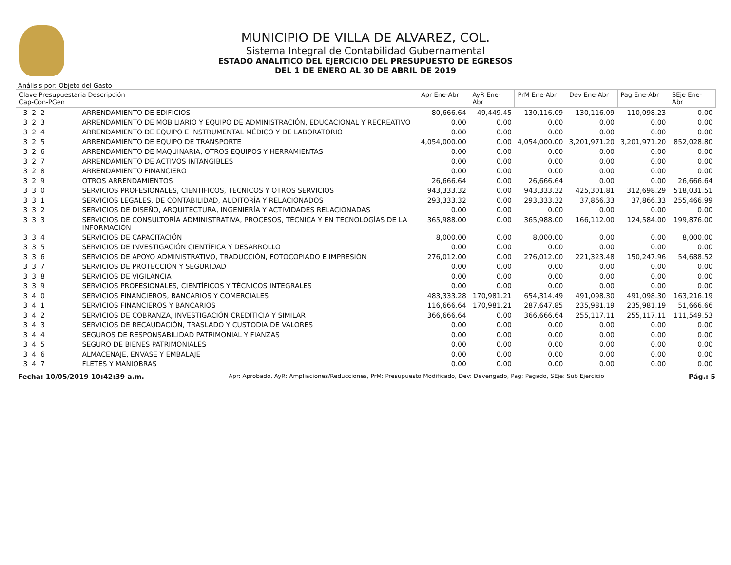MUNICIPIO DE VILLA DE ALVAREZ, COL.
Sistema Integral de Contabilidad Gubernamental
ESTADO ANALITICO DEL EJERCICIO DEL PRESUPUESTO DE EGRESOS
DEL 1 DE ENERO AL 30 DE ABRIL DE 2019
Análisis por: Objeto del Gasto
| Clave Presupuestaria Descripción Cap-Con-PGen | | Apr Ene-Abr | AyR Ene-Abr | PrM Ene-Abr | Dev Ene-Abr | Pag Ene-Abr | SEje Ene-Abr |
| --- | --- | --- | --- | --- | --- | --- | --- |
| 3 2 2 | ARRENDAMIENTO DE EDIFICIOS | 80,666.64 | 49,449.45 | 130,116.09 | 130,116.09 | 110,098.23 | 0.00 |
| 3 2 3 | ARRENDAMIENTO DE MOBILIARIO Y EQUIPO DE ADMINISTRACIÓN, EDUCACIONAL Y RECREATIVO | 0.00 | 0.00 | 0.00 | 0.00 | 0.00 | 0.00 |
| 3 2 4 | ARRENDAMIENTO DE EQUIPO E INSTRUMENTAL MÉDICO Y DE LABORATORIO | 0.00 | 0.00 | 0.00 | 0.00 | 0.00 | 0.00 |
| 3 2 5 | ARRENDAMIENTO DE EQUIPO DE TRANSPORTE | 4,054,000.00 | 0.00 | 4,054,000.00 | 3,201,971.20 | 3,201,971.20 | 852,028.80 |
| 3 2 6 | ARRENDAMIENTO DE MAQUINARIA, OTROS EQUIPOS Y HERRAMIENTAS | 0.00 | 0.00 | 0.00 | 0.00 | 0.00 | 0.00 |
| 3 2 7 | ARRENDAMIENTO DE ACTIVOS INTANGIBLES | 0.00 | 0.00 | 0.00 | 0.00 | 0.00 | 0.00 |
| 3 2 8 | ARRENDAMIENTO FINANCIERO | 0.00 | 0.00 | 0.00 | 0.00 | 0.00 | 0.00 |
| 3 2 9 | OTROS ARRENDAMIENTOS | 26,666.64 | 0.00 | 26,666.64 | 0.00 | 0.00 | 26,666.64 |
| 3 3 0 | SERVICIOS PROFESIONALES, CIENTIFICOS, TECNICOS Y OTROS SERVICIOS | 943,333.32 | 0.00 | 943,333.32 | 425,301.81 | 312,698.29 | 518,031.51 |
| 3 3 1 | SERVICIOS LEGALES, DE CONTABILIDAD, AUDITORÍA Y RELACIONADOS | 293,333.32 | 0.00 | 293,333.32 | 37,866.33 | 37,866.33 | 255,466.99 |
| 3 3 2 | SERVICIOS DE DISEÑO, ARQUITECTURA, INGENIERÍA Y ACTIVIDADES RELACIONADAS | 0.00 | 0.00 | 0.00 | 0.00 | 0.00 | 0.00 |
| 3 3 3 | SERVICIOS DE CONSULTORÍA ADMINISTRATIVA, PROCESOS, TÉCNICA Y EN TECNOLOGÍAS DE LA INFORMACIÓN | 365,988.00 | 0.00 | 365,988.00 | 166,112.00 | 124,584.00 | 199,876.00 |
| 3 3 4 | SERVICIOS DE CAPACITACIÓN | 8,000.00 | 0.00 | 8,000.00 | 0.00 | 0.00 | 8,000.00 |
| 3 3 5 | SERVICIOS DE INVESTIGACIÓN CIENTÍFICA Y DESARROLLO | 0.00 | 0.00 | 0.00 | 0.00 | 0.00 | 0.00 |
| 3 3 6 | SERVICIOS DE APOYO ADMINISTRATIVO, TRADUCCIÓN, FOTOCOPIADO E IMPRESIÓN | 276,012.00 | 0.00 | 276,012.00 | 221,323.48 | 150,247.96 | 54,688.52 |
| 3 3 7 | SERVICIOS DE PROTECCIÓN Y SEGURIDAD | 0.00 | 0.00 | 0.00 | 0.00 | 0.00 | 0.00 |
| 3 3 8 | SERVICIOS DE VIGILANCIA | 0.00 | 0.00 | 0.00 | 0.00 | 0.00 | 0.00 |
| 3 3 9 | SERVICIOS PROFESIONALES, CIENTÍFICOS Y TÉCNICOS INTEGRALES | 0.00 | 0.00 | 0.00 | 0.00 | 0.00 | 0.00 |
| 3 4 0 | SERVICIOS FINANCIEROS, BANCARIOS Y COMERCIALES | 483,333.28 | 170,981.21 | 654,314.49 | 491,098.30 | 491,098.30 | 163,216.19 |
| 3 4 1 | SERVICIOS FINANCIEROS Y BANCARIOS | 116,666.64 | 170,981.21 | 287,647.85 | 235,981.19 | 235,981.19 | 51,666.66 |
| 3 4 2 | SERVICIOS DE COBRANZA, INVESTIGACIÓN CREDITICIA Y SIMILAR | 366,666.64 | 0.00 | 366,666.64 | 255,117.11 | 255,117.11 | 111,549.53 |
| 3 4 3 | SERVICIOS DE RECAUDACIÓN, TRASLADO Y CUSTODIA DE VALORES | 0.00 | 0.00 | 0.00 | 0.00 | 0.00 | 0.00 |
| 3 4 4 | SEGUROS DE RESPONSABILIDAD PATRIMONIAL Y FIANZAS | 0.00 | 0.00 | 0.00 | 0.00 | 0.00 | 0.00 |
| 3 4 5 | SEGURO DE BIENES PATRIMONIALES | 0.00 | 0.00 | 0.00 | 0.00 | 0.00 | 0.00 |
| 3 4 6 | ALMACENAJE, ENVASE Y EMBALAJE | 0.00 | 0.00 | 0.00 | 0.00 | 0.00 | 0.00 |
| 3 4 7 | FLETES Y MANIOBRAS | 0.00 | 0.00 | 0.00 | 0.00 | 0.00 | 0.00 |
Fecha: 10/05/2019 10:42:39 a.m. Apr: Aprobado, AyR: Ampliaciones/Reducciones, PrM: Presupuesto Modificado, Dev: Devengado, Pag: Pagado, SEje: Sub Ejercicio Pág.: 5